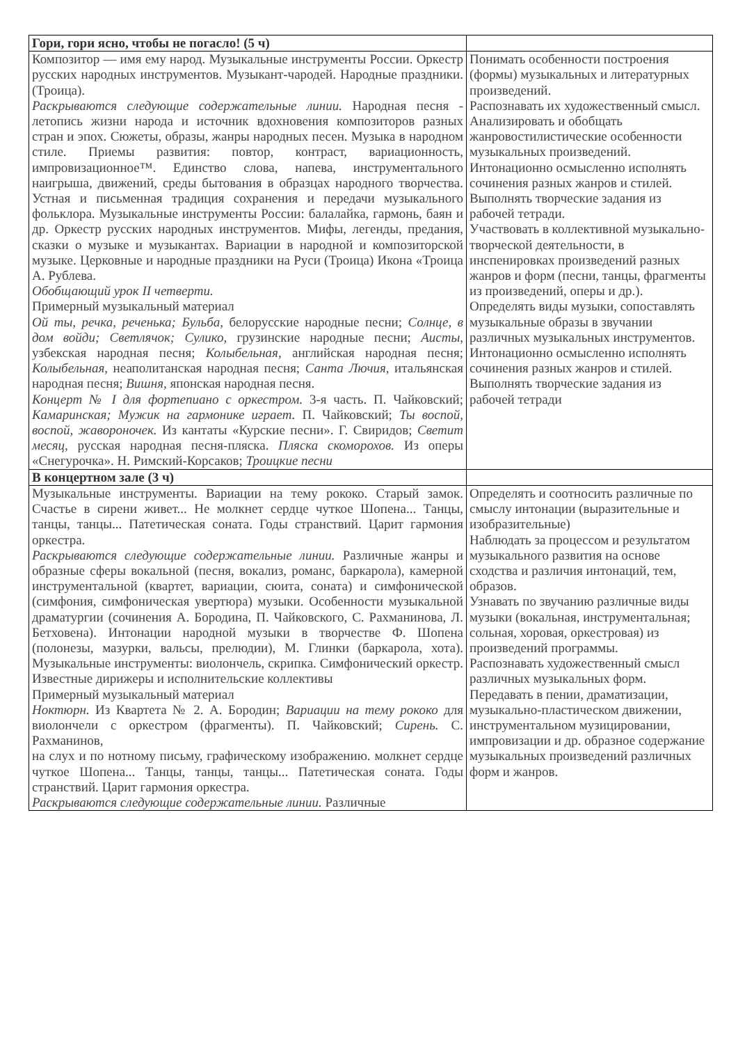| Гори, гори ясно, чтобы не погасло! (5 ч) | |
| Композитор — имя ему народ. Музыкальные инструменты России. Оркестр русских народных инструментов. Музыкант-чародей. Народные праздники. (Троица). Раскрываются следующие содержательные линии. Народная песня - летопись жизни народа и источник вдохновения композиторов разных стран и эпох. Сюжеты, образы, жанры народных песен. Музыка в народном стиле. Приемы развития: повтор, контраст, вариационность, импровизационное™. Единство слова, напева, инструментального наигрыша, движений, среды бытования в образцах народного творчества. Устная и письменная традиция сохранения и передачи музыкального фольклора. Музыкальные инструменты России: балалайка, гармонь, баян и др. Оркестр русских народных инструментов. Мифы, легенды, предания, сказки о музыке и музыкантах. Вариации в народной и композиторской музыке. Церковные и народные праздники на Руси (Троица) Икона «Троица А. Рублева. Обобщающий урок II четверти. Примерный музыкальный материал Ой ты, речка, реченька; Бульба, белорусские народные песни; Солнце, в дом войди; Светлячок; Сулико, грузинские народные песни; Аисты, узбекская народная песня; Колыбельная, английская народная песня; Колыбельная, неаполитанская народная песня; Санта Лючия, итальянская народная песня; Вишня, японская народная песня. Концерт № I для фортепиано с оркестром. 3-я часть. П. Чайковский; Камаринская; Мужик на гармонике играет. П. Чайковский; Ты воспой, воспой, жавороночек. Из кантаты «Курские песни». Г. Свиридов; Светит месяц, русская народная песня-пляска. Пляска скоморохов. Из оперы «Снегурочка». Н. Римский-Корсаков; Троицкие песни | Понимать особенности построения (формы) музыкальных и литературных произведений. Распознавать их художественный смысл. Анализировать и обобщать жанровостилистические особенности музыкальных произведений. Интонационно осмысленно исполнять сочинения разных жанров и стилей. Выполнять творческие задания из рабочей тетради. Участвовать в коллективной музыкально-творческой деятельности, в инспенировках произведений разных жанров и форм (песни, танцы, фрагменты из произведений, оперы и др.). Определять виды музыки, сопоставлять музыкальные образы в звучании различных музыкальных инструментов. Интонационно осмысленно исполнять сочинения разных жанров и стилей. Выполнять творческие задания из рабочей тетради |
| В концертном зале (3 ч) | |
| Музыкальные инструменты. Вариации на тему рококо. Старый замок. Счастье в сирени живет... Не молкнет сердце чуткое Шопена... Танцы, танцы, танцы... Патетическая соната. Годы странствий. Царит гармония оркестра. Раскрываются следующие содержательные линии. Различные жанры и образные сферы вокальной (песня, вокализ, романс, баркарола), камерной инструментальной (квартет, вариации, сюита, соната) и симфонической (симфония, симфоническая увертюра) музыки. Особенности музыкальной драматургии (сочинения А. Бородина, П. Чайковского, С. Рахманинова, Л. Бетховена). Интонации народной музыки в творчестве Ф. Шопена (полонезы, мазурки, вальсы, прелюдии), М. Глинки (баркарола, хота). Музыкальные инструменты: виолончель, скрипка. Симфонический оркестр. Известные дирижеры и исполнительские коллективы Примерный музыкальный материал Ноктюрн. Из Квартета № 2. А. Бородин; Вариации на тему рококо для виолончели с оркестром (фрагменты). П. Чайковский; Сирень. С. Рахманинов, на слух и по нотному письму, графическому изображению. молкнет сердце чуткое Шопена... Танцы, танцы, танцы... Патетическая соната. Годы странствий. Царит гармония оркестра. Раскрываются следующие содержательные линии. Различные | Определять и соотносить различные по смыслу интонации (выразительные и изобразительные) Наблюдать за процессом и результатом музыкального развития на основе сходства и различия интонаций, тем, образов. Узнавать по звучанию различные виды музыки (вокальная, инструментальная; сольная, хоровая, оркестровая) из произведений программы. Распознавать художественный смысл различных музыкальных форм. Передавать в пении, драматизации, музыкально-пластическом движении, инструментальном музицировании, импровизации и др. образное содержание музыкальных произведений различных форм и жанров. |